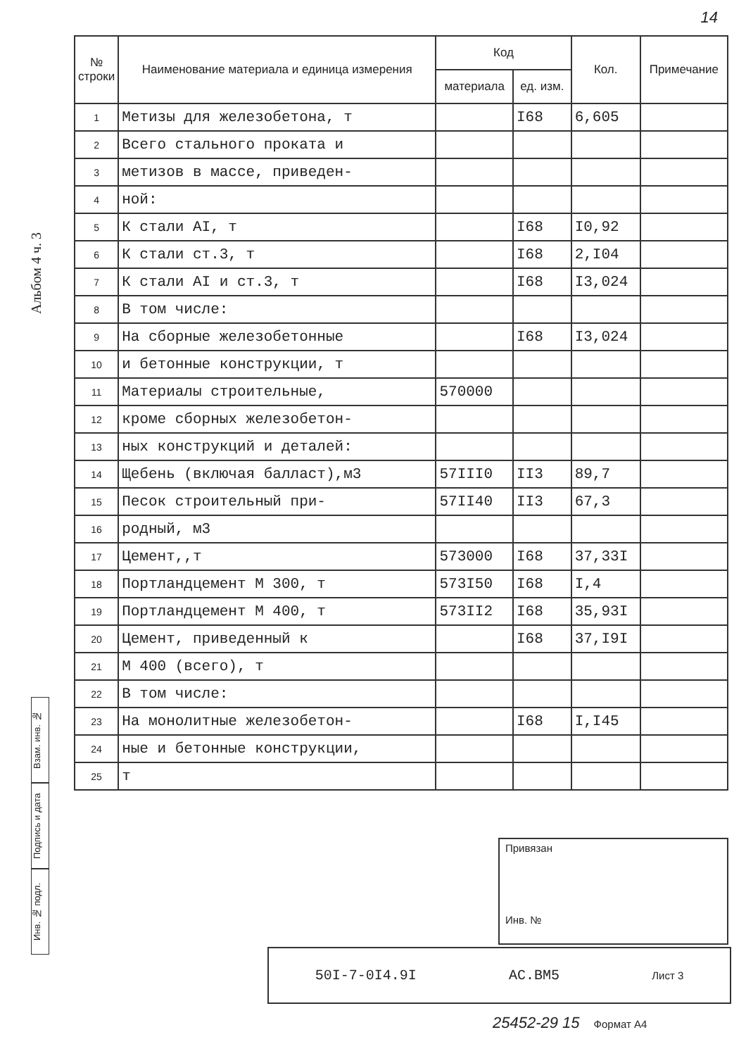14
Альбом 4 ч. 3
| № строки | Наименование материала и единица измерения | Код | | Кол. | Примечание |
| --- | --- | --- | --- | --- | --- |
| | | материала | ед. изм. | | |
| 1 | Метизы для железобетона, т | | I68 | 6,605 | |
| 2 | Всего стального проката и | | | | |
| 3 | метизов в массе, приведен- | | | | |
| 4 | ной: | | | | |
| 5 | К стали AI, т | | I68 | I0,92 | |
| 6 | К стали ст.3, т | | I68 | 2,I04 | |
| 7 | К стали AI и ст.3, т | | I68 | I3,024 | |
| 8 | В том числе: | | | | |
| 9 | На сборные железобетонные | | I68 | I3,024 | |
| 10 | и бетонные конструкции, т | | | | |
| 11 | Материалы строительные, | 570000 | | | |
| 12 | кроме сборных железобетон- | | | | |
| 13 | ных конструкций и деталей: | | | | |
| 14 | Щебень (включая балласт),м3 | 57III0 | II3 | 89,7 | |
| 15 | Песок строительный при- | 57II40 | II3 | 67,3 | |
| 16 | родный, м3 | | | | |
| 17 | Цемент,,т | 573000 | I68 | 37,33I | |
| 18 | Портландцемент М 300, т | 573I50 | I68 | I,4 | |
| 19 | Портландцемент М 400, т | 573II2 | I68 | 35,93I | |
| 20 | Цемент, приведенный к | | I68 | 37,I9I | |
| 21 | М 400 (всего), т | | | | |
| 22 | В том числе: | | | | |
| 23 | На монолитные железобетон- | | I68 | I,I45 | |
| 24 | ные и бетонные конструкции, | | | | |
| 25 | т | | | | |
Взам. инв. №
Подпись и дата
Инв. № подл.
Привязан
Инв. №
50I-7-0I4.9I АС.ВМ5 Лист 3
25452-29 15 Формат А4